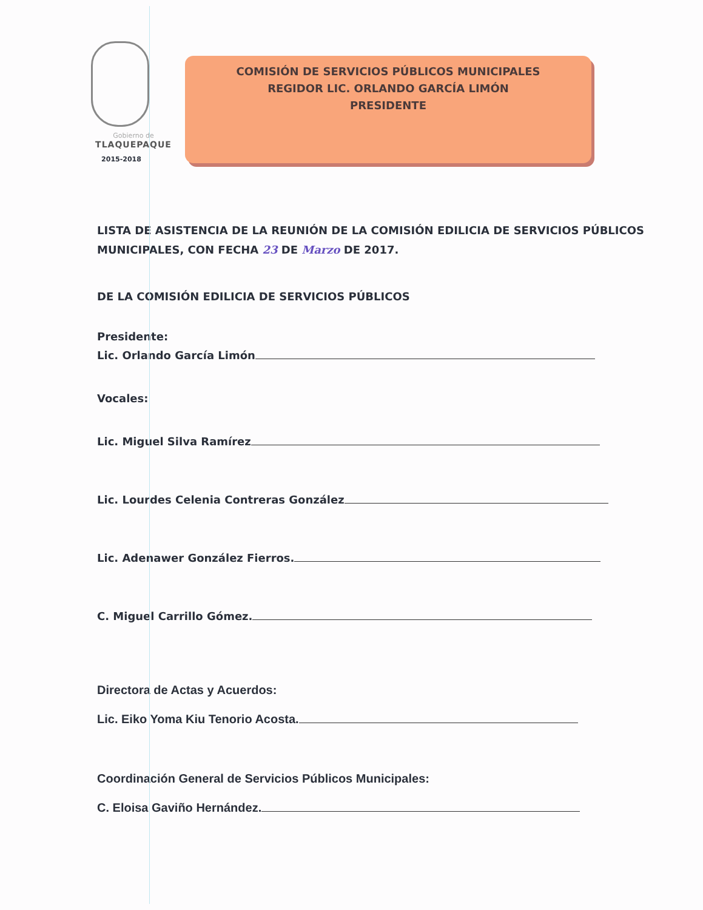Gobierno de
TLAQUEPAQUE
2015-2018
COMISIÓN DE SERVICIOS PÚBLICOS MUNICIPALES
REGIDOR LIC. ORLANDO GARCÍA LIMÓN
PRESIDENTE
LISTA DE ASISTENCIA DE LA REUNIÓN DE LA COMISIÓN EDILICIA DE SERVICIOS PÚBLICOS MUNICIPALES, CON FECHA 23 DE Marzo DE 2017.
DE LA COMISIÓN EDILICIA DE SERVICIOS PÚBLICOS
Presidente:
Lic. Orlando García Limón
Vocales:
Lic. Miguel Silva Ramírez
Lic. Lourdes Celenia Contreras González
Lic. Adenawer González Fierros.
C. Miguel Carrillo Gómez.
Directora de Actas y Acuerdos:
Lic. Eiko Yoma Kiu Tenorio Acosta.
Coordinación General de Servicios Públicos Municipales:
C. Eloisa Gaviño Hernández.